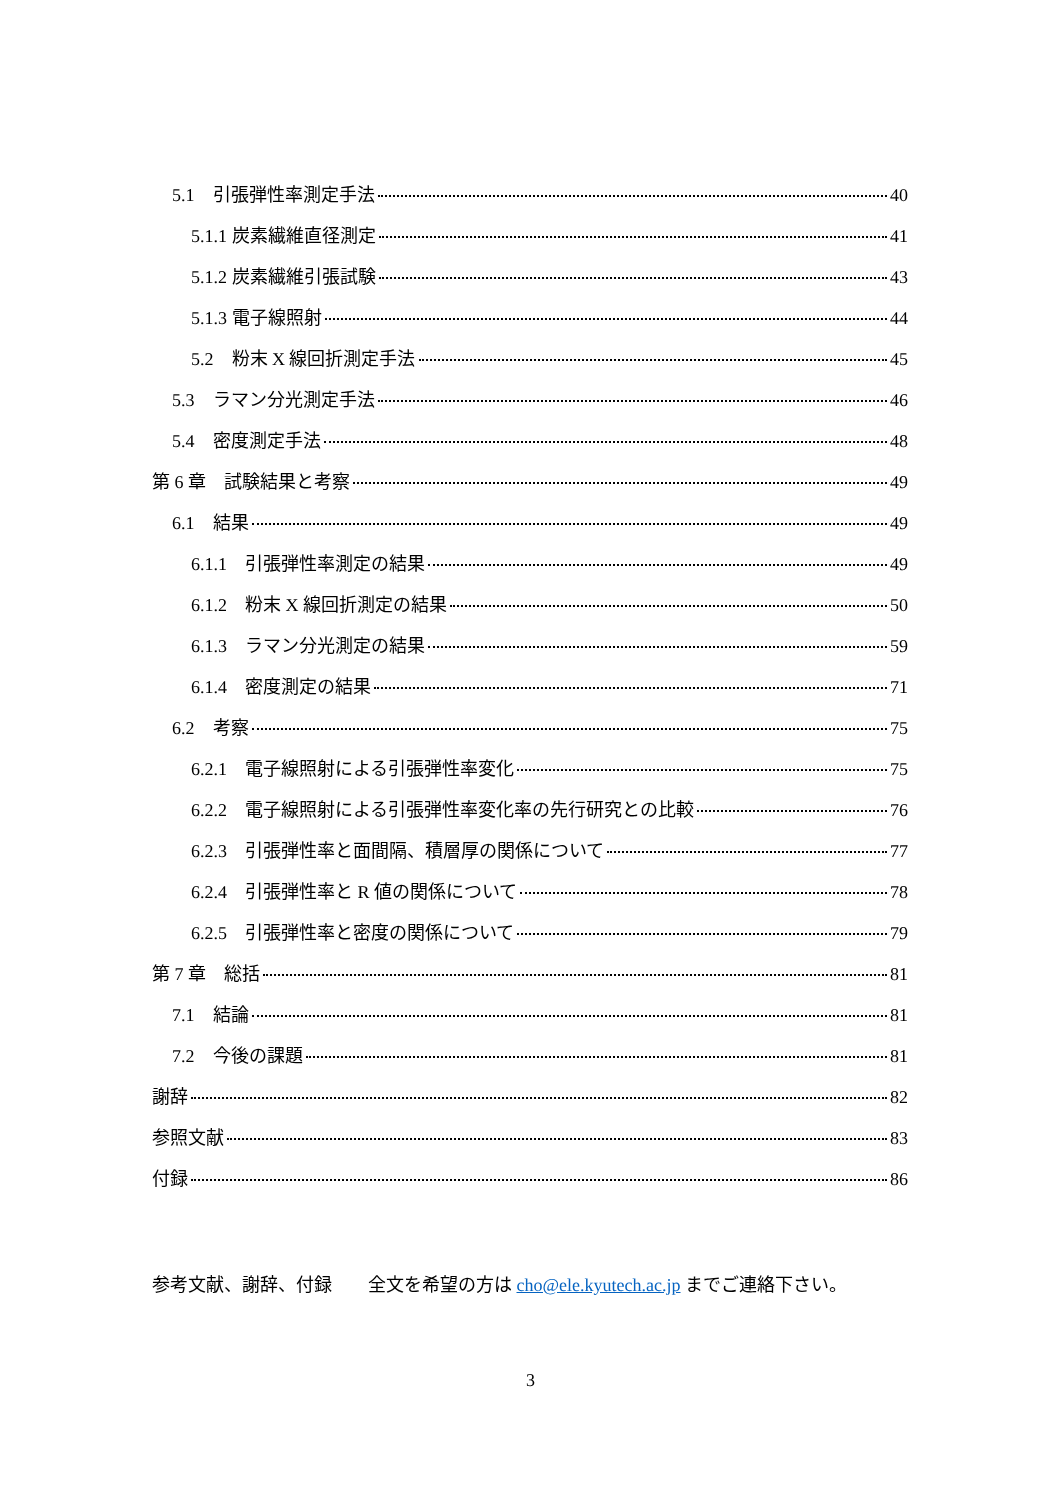5.1　引張弾性率測定手法 40
5.1.1 炭素繊維直径測定 41
5.1.2 炭素繊維引張試験 43
5.1.3 電子線照射 44
5.2　粉末 X 線回折測定手法 45
5.3　ラマン分光測定手法 46
5.4　密度測定手法 48
第 6 章　試験結果と考察 49
6.1　結果 49
6.1.1　引張弾性率測定の結果 49
6.1.2　粉末 X 線回折測定の結果 50
6.1.3　ラマン分光測定の結果 59
6.1.4　密度測定の結果 71
6.2　考察 75
6.2.1　電子線照射による引張弾性率変化 75
6.2.2　電子線照射による引張弾性率変化率の先行研究との比較 76
6.2.3　引張弾性率と面間隔、積層厚の関係について 77
6.2.4　引張弾性率と R 値の関係について 78
6.2.5　引張弾性率と密度の関係について 79
第 7 章　総括 81
7.1　結論 81
7.2　今後の課題 81
謝辞 82
参照文献 83
付録 86
参考文献、謝辞、付録　　全文を希望の方は cho@ele.kyutech.ac.jp までご連絡下さい。
3